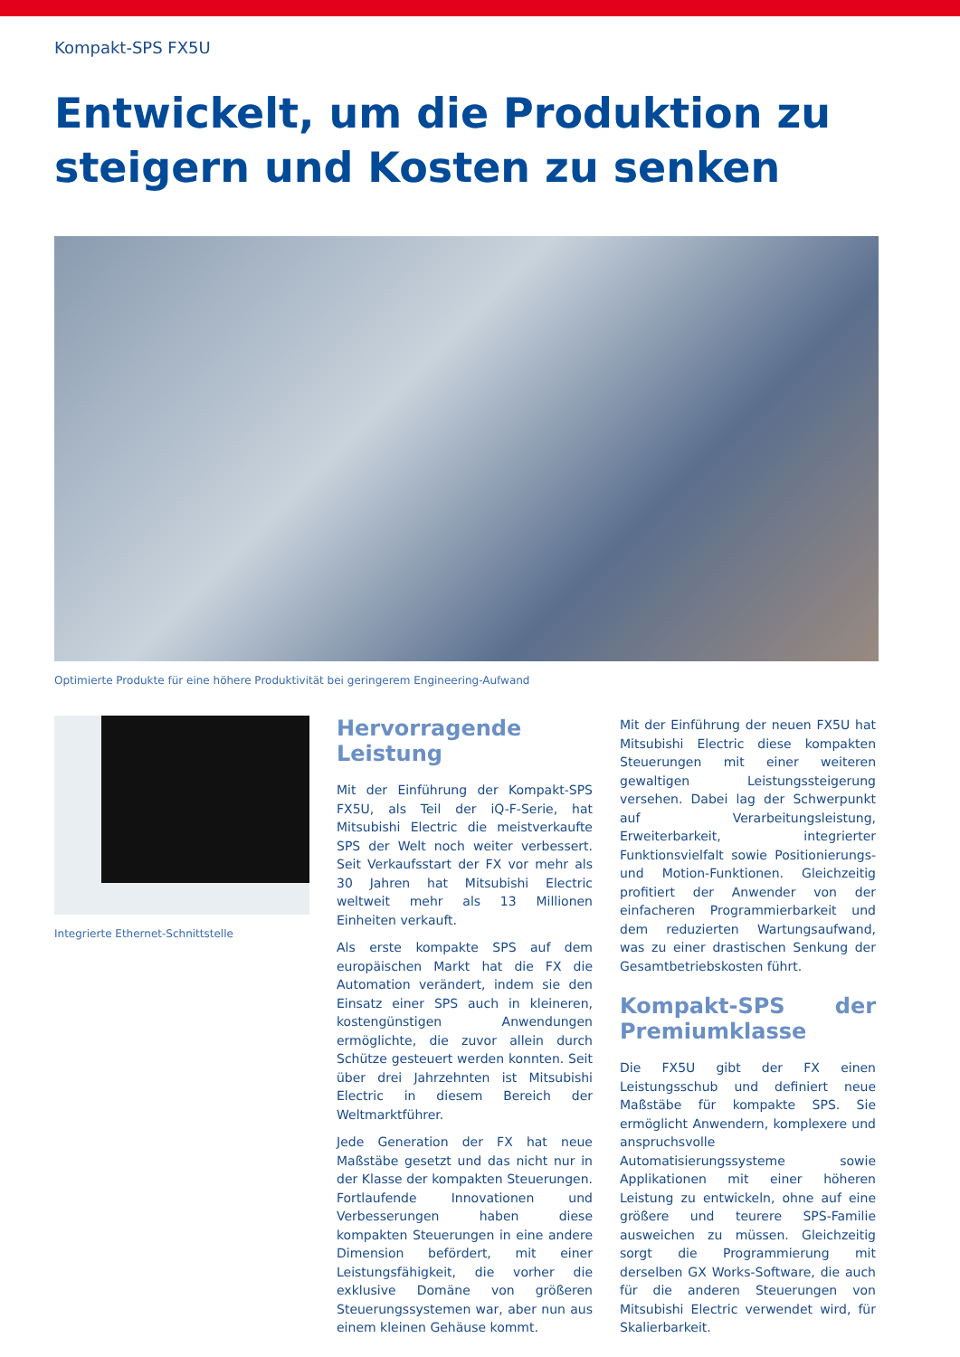Kompakt-SPS FX5U
Entwickelt, um die Produktion zu steigern und Kosten zu senken
Optimierte Produkte für eine höhere Produktivität bei geringerem Engineering-Aufwand
Integrierte Ethernet-Schnittstelle
Hervorragende Leistung
Mit der Einführung der Kompakt-SPS FX5U, als Teil der iQ-F-Serie, hat Mitsubishi Electric die meistverkaufte SPS der Welt noch weiter verbessert. Seit Verkaufsstart der FX vor mehr als 30 Jahren hat Mitsubishi Electric weltweit mehr als 13 Millionen Einheiten verkauft.
Als erste kompakte SPS auf dem europäischen Markt hat die FX die Automation verändert, indem sie den Einsatz einer SPS auch in kleineren, kostengünstigen Anwendungen ermöglichte, die zuvor allein durch Schütze gesteuert werden konnten. Seit über drei Jahrzehnten ist Mitsubishi Electric in diesem Bereich der Weltmarktführer.
Jede Generation der FX hat neue Maßstäbe gesetzt und das nicht nur in der Klasse der kompakten Steuerungen. Fortlaufende Innovationen und Verbesserungen haben diese kompakten Steuerungen in eine andere Dimension befördert, mit einer Leistungsfähigkeit, die vorher die exklusive Domäne von größeren Steuerungssystemen war, aber nun aus einem kleinen Gehäuse kommt.
Mit der Einführung der neuen FX5U hat Mitsubishi Electric diese kompakten Steuerungen mit einer weiteren gewaltigen Leistungssteigerung versehen. Dabei lag der Schwerpunkt auf Verarbeitungsleistung, Erweiterbarkeit, integrierter Funktionsvielfalt sowie Positionierungs- und Motion-Funktionen. Gleichzeitig profitiert der Anwender von der einfacheren Programmierbarkeit und dem reduzierten Wartungsaufwand, was zu einer drastischen Senkung der Gesamtbetriebskosten führt.
Kompakt-SPS der Premiumklasse
Die FX5U gibt der FX einen Leistungsschub und definiert neue Maßstäbe für kompakte SPS. Sie ermöglicht Anwendern, komplexere und anspruchsvolle Automatisierungssysteme sowie Applikationen mit einer höheren Leistung zu entwickeln, ohne auf eine größere und teurere SPS-Familie ausweichen zu müssen. Gleichzeitig sorgt die Programmierung mit derselben GX Works-Software, die auch für die anderen Steuerungen von Mitsubishi Electric verwendet wird, für Skalierbarkeit.